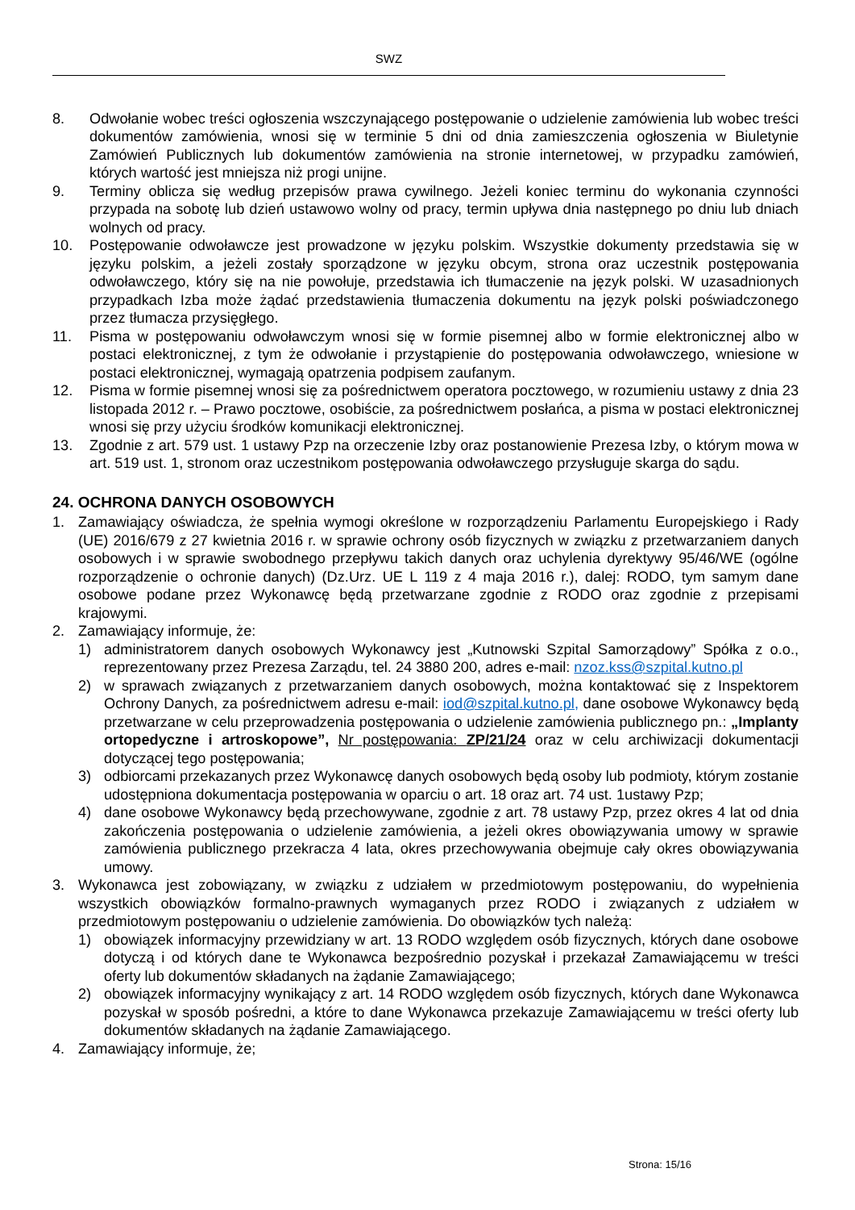SWZ
8. Odwołanie wobec treści ogłoszenia wszczynającego postępowanie o udzielenie zamówienia lub wobec treści dokumentów zamówienia, wnosi się w terminie 5 dni od dnia zamieszczenia ogłoszenia w Biuletynie Zamówień Publicznych lub dokumentów zamówienia na stronie internetowej, w przypadku zamówień, których wartość jest mniejsza niż progi unijne.
9. Terminy oblicza się według przepisów prawa cywilnego. Jeżeli koniec terminu do wykonania czynności przypada na sobotę lub dzień ustawowo wolny od pracy, termin upływa dnia następnego po dniu lub dniach wolnych od pracy.
10. Postępowanie odwoławcze jest prowadzone w języku polskim. Wszystkie dokumenty przedstawia się w języku polskim, a jeżeli zostały sporządzone w języku obcym, strona oraz uczestnik postępowania odwoławczego, który się na nie powołuje, przedstawia ich tłumaczenie na język polski. W uzasadnionych przypadkach Izba może żądać przedstawienia tłumaczenia dokumentu na język polski poświadczonego przez tłumacza przysięgłego.
11. Pisma w postępowaniu odwoławczym wnosi się w formie pisemnej albo w formie elektronicznej albo w postaci elektronicznej, z tym że odwołanie i przystąpienie do postępowania odwoławczego, wniesione w postaci elektronicznej, wymagają opatrzenia podpisem zaufanym.
12. Pisma w formie pisemnej wnosi się za pośrednictwem operatora pocztowego, w rozumieniu ustawy z dnia 23 listopada 2012 r. – Prawo pocztowe, osobiście, za pośrednictwem posłańca, a pisma w postaci elektronicznej wnosi się przy użyciu środków komunikacji elektronicznej.
13. Zgodnie z art. 579 ust. 1 ustawy Pzp na orzeczenie Izby oraz postanowienie Prezesa Izby, o którym mowa w art. 519 ust. 1, stronom oraz uczestnikom postępowania odwoławczego przysługuje skarga do sądu.
24. OCHRONA DANYCH OSOBOWYCH
1. Zamawiający oświadcza, że spełnia wymogi określone w rozporządzeniu Parlamentu Europejskiego i Rady (UE) 2016/679 z 27 kwietnia 2016 r. w sprawie ochrony osób fizycznych w związku z przetwarzaniem danych osobowych i w sprawie swobodnego przepływu takich danych oraz uchylenia dyrektywy 95/46/WE (ogólne rozporządzenie o ochronie danych) (Dz.Urz. UE L 119 z 4 maja 2016 r.), dalej: RODO, tym samym dane osobowe podane przez Wykonawcę będą przetwarzane zgodnie z RODO oraz zgodnie z przepisami krajowymi.
2. Zamawiający informuje, że:
1) administratorem danych osobowych Wykonawcy jest „Kutnowski Szpital Samorządowy” Spółka z o.o., reprezentowany przez Prezesa Zarządu, tel. 24 3880 200, adres e-mail: nzoz.kss@szpital.kutno.pl
2) w sprawach związanych z przetwarzaniem danych osobowych, można kontaktować się z Inspektorem Ochrony Danych, za pośrednictwem adresu e-mail: iod@szpital.kutno.pl, dane osobowe Wykonawcy będą przetwarzane w celu przeprowadzenia postępowania o udzielenie zamówienia publicznego pn.: „Implanty ortopedyczne i artroskopowe”, Nr postępowania: ZP/21/24 oraz w celu archiwizacji dokumentacji dotyczącej tego postępowania;
3) odbiorcami przekazanych przez Wykonawcę danych osobowych będą osoby lub podmioty, którym zostanie udostępniona dokumentacja postępowania w oparciu o art. 18 oraz art. 74 ust. 1ustawy Pzp;
4) dane osobowe Wykonawcy będą przechowywane, zgodnie z art. 78 ustawy Pzp, przez okres 4 lat od dnia zakończenia postępowania o udzielenie zamówienia, a jeżeli okres obowiązywania umowy w sprawie zamówienia publicznego przekracza 4 lata, okres przechowywania obejmuje cały okres obowiązywania umowy.
3. Wykonawca jest zobowiązany, w związku z udziałem w przedmiotowym postępowaniu, do wypełnienia wszystkich obowiązków formalno-prawnych wymaganych przez RODO i związanych z udziałem w przedmiotowym postępowaniu o udzielenie zamówienia. Do obowiązków tych należą:
1) obowiązek informacyjny przewidziany w art. 13 RODO względem osób fizycznych, których dane osobowe dotyczą i od których dane te Wykonawca bezpośrednio pozyskał i przekazał Zamawiającemu w treści oferty lub dokumentów składanych na żądanie Zamawiającego;
2) obowiązek informacyjny wynikający z art. 14 RODO względem osób fizycznych, których dane Wykonawca pozyskał w sposób pośredni, a które to dane Wykonawca przekazuje Zamawiającemu w treści oferty lub dokumentów składanych na żądanie Zamawiającego.
4. Zamawiający informuje, że;
Strona: 15/16